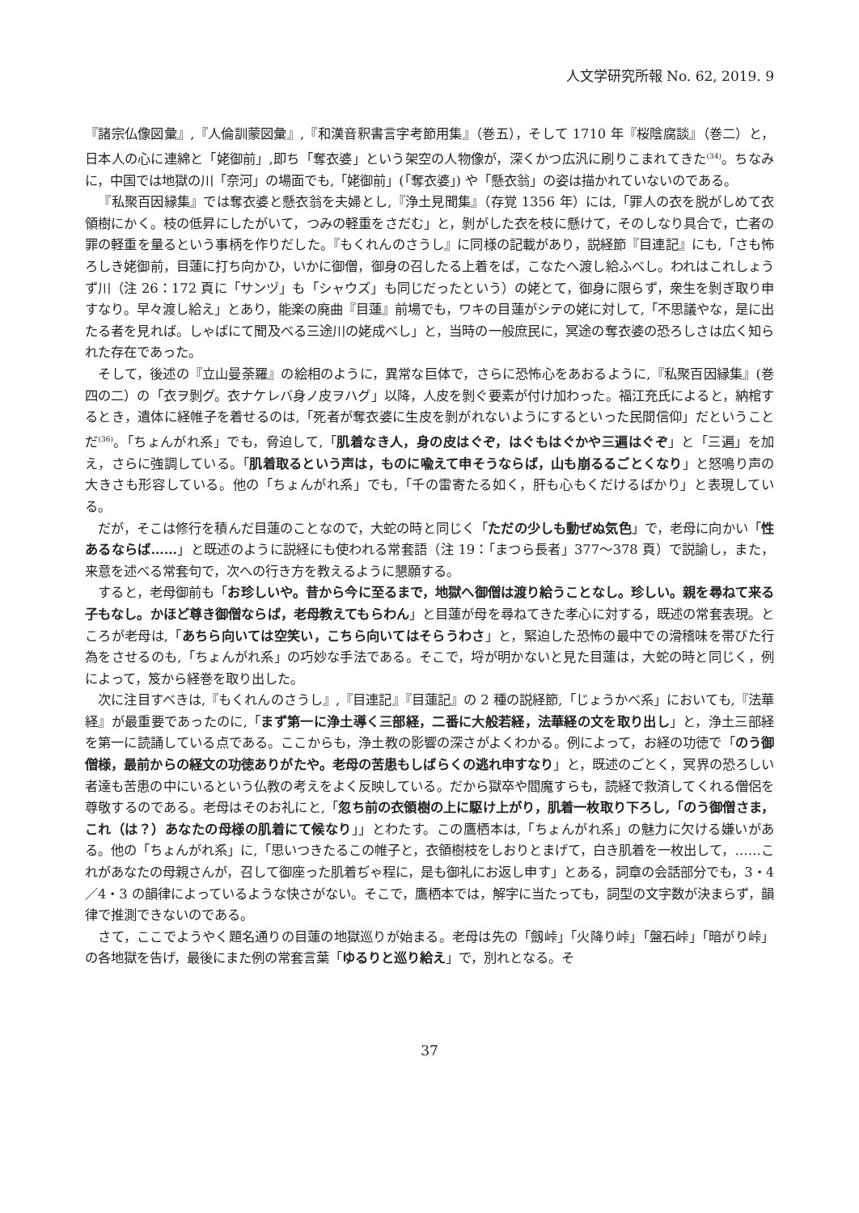人文学研究所報 No. 62, 2019. 9
『諸宗仏像図彙』,『人倫訓蒙図彙』,『和漢音釈書言字考節用集』（巻五），そして 1710 年『桜陰腐談』（巻二）と，日本人の心に連綿と「姥御前」,即ち「奪衣婆」という架空の人物像が，深くかつ広汎に刷りこまれてきた<sup>(34)</sup>。ちなみに，中国では地獄の川「奈河」の場面でも,「姥御前」(「奪衣婆」) や「懸衣翁」の姿は描かれていないのである。
『私聚百因縁集』では奪衣婆と懸衣翁を夫婦とし,『浄土見聞集』（存覚 1356 年）には,「罪人の衣を脱がしめて衣領樹にかく。枝の低昇にしたがいて，つみの軽重をさだむ」と，剝がした衣を枝に懸けて，そのしなり具合で，亡者の罪の軽重を量るという事柄を作りだした。『もくれんのさうし』に同様の記載があり，説経節『目連記』にも,「さも怖ろしき姥御前，目蓮に打ち向かひ，いかに御僧，御身の召したる上着をば，こなたへ渡し給ふべし。われはこれしょうず川（注 26：172 頁に「サンヅ」も「シャウズ」も同じだったという）の姥とて，御身に限らず，衆生を剝ぎ取り申すなり。早々渡し給え」とあり，能楽の廃曲『目蓮』前場でも，ワキの目蓮がシテの姥に対して,「不思議やな，是に出たる者を見れば。しゃばにて聞及べる三途川の姥成べし」と，当時の一般庶民に，冥途の奪衣婆の恐ろしさは広く知られた存在であった。
そして，後述の『立山曼荼羅』の絵相のように，異常な巨体で，さらに恐怖心をあおるように,『私聚百因縁集』(巻四の二）の「衣ヲ剝グ。衣ナケレバ身ノ皮ヲハグ」以降，人皮を剝ぐ要素が付け加わった。福江充氏によると，納棺するとき，遺体に経帷子を着せるのは,「死者が奪衣婆に生皮を剝がれないようにするといった民間信仰」だということだ<sup>(36)</sup>。「ちょんがれ系」でも，脅迫して,「肌着なき人，身の皮はぐぞ，はぐもはぐかや三遍はぐぞ」と「三遍」を加え，さらに強調している。「肌着取るという声は，ものに喩えて申そうならば，山も崩るるごとくなり」と怒鳴り声の大きさも形容している。他の「ちょんがれ系」でも,「千の雷寄たる如く，肝も心もくだけるばかり」と表現している。
だが，そこは修行を積んだ目蓮のことなので，大蛇の時と同じく「ただの少しも動ぜぬ気色」で，老母に向かい「性あるならば……」と既述のように説経にも使われる常套語（注 19：「まつら長者」377〜378 頁）で説諭し，また，来意を述べる常套句で，次への行き方を教えるように懇願する。
すると，老母御前も「お珍しいや。昔から今に至るまで，地獄へ御僧は渡り給うことなし。珍しい。親を尋ねて来る子もなし。かほど尊き御僧ならば，老母教えてもらわん」と目蓮が母を尋ねてきた孝心に対する，既述の常套表現。ところが老母は,「あちら向いては空笑い，こちら向いてはそらうわさ」と，緊迫した恐怖の最中での滑稽味を帯びた行為をさせるのも,「ちょんがれ系」の巧妙な手法である。そこで，埒が明かないと見た目蓮は，大蛇の時と同じく，例によって，笈から経巻を取り出した。
次に注目すべきは,『もくれんのさうし』,『目連記』『目蓮記』の 2 種の説経節,「じょうかべ系」においても,『法華経』が最重要であったのに,「まず第一に浄土導く三部経，二番に大般若経，法華経の文を取り出し」と，浄土三部経を第一に読誦している点である。ここからも，浄土教の影響の深さがよくわかる。例によって，お経の功徳で「のう御僧様，最前からの経文の功徳ありがたや。老母の苦患もしばらくの逃れ申すなり」と，既述のごとく，冥界の恐ろしい者達も苦患の中にいるという仏教の考えをよく反映している。だから獄卒や閻魔すらも，読経で救済してくれる僧侶を尊敬するのである。老母はそのお礼にと,「忽ち前の衣領樹の上に駆け上がり，肌着一枚取り下ろし,「のう御僧さま，これ（は？）あなたの母様の肌着にて候なり」」とわたす。この鷹栖本は,「ちょんがれ系」の魅力に欠ける嫌いがある。他の「ちょんがれ系」に,「思いつきたるこの帷子と，衣領樹枝をしおりとまげて，白き肌着を一枚出して，……これがあなたの母親さんが，召して御座った肌着ぢゃ程に，是も御礼にお返し申す」とある，詞章の会話部分でも，3・4／4・3 の韻律によっているような快さがない。そこで，鷹栖本では，解字に当たっても，詞型の文字数が決まらず，韻律で推測できないのである。
さて，ここでようやく題名通りの目蓮の地獄巡りが始まる。老母は先の「劔峠」「火降り峠」「盤石峠」「暗がり峠」の各地獄を告げ，最後にまた例の常套言葉「ゆるりと巡り給え」で，別れとなる。そ
37